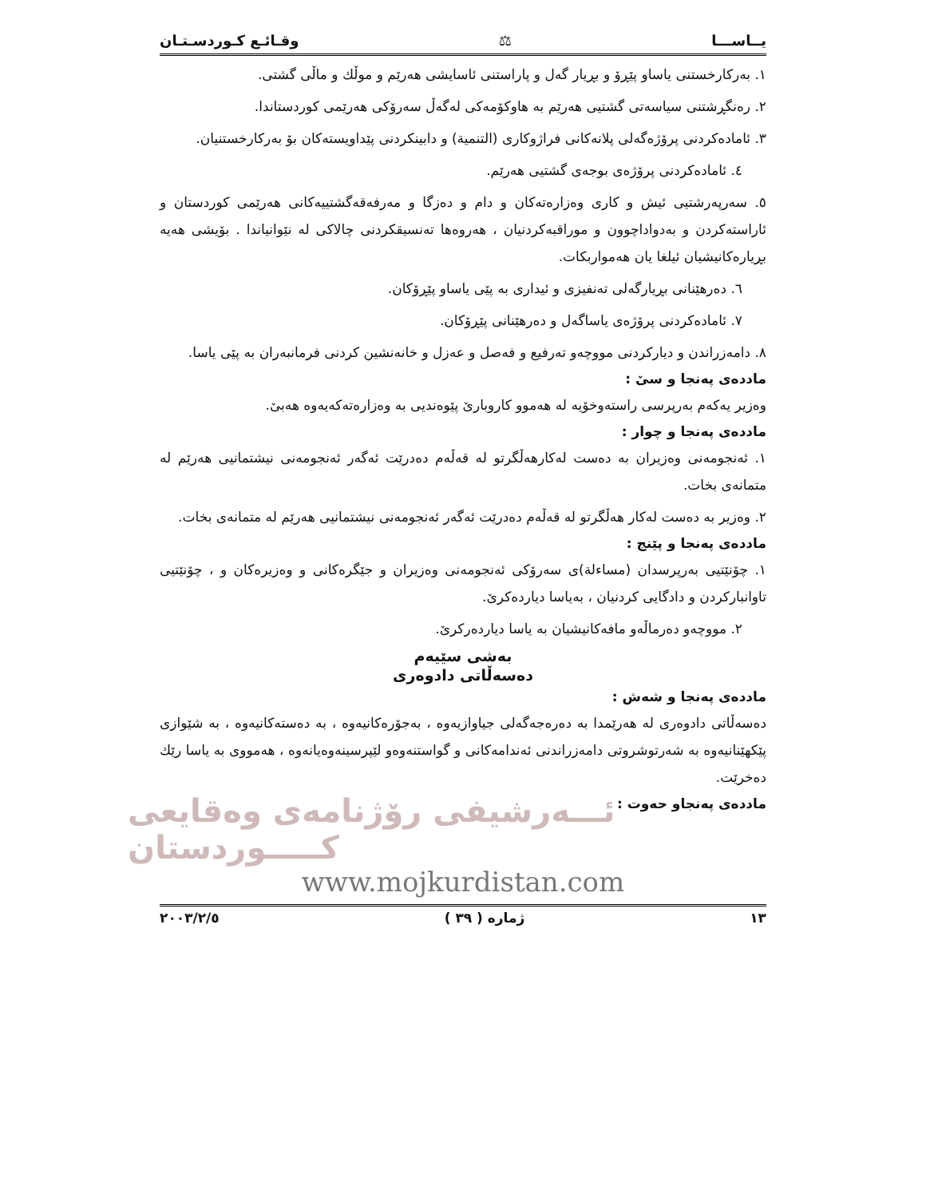یــاســـا ⚖ وقـائـع كـوردسـتـان
١. بەرکارخستنی یاساو پێڕۆ و بڕیار گەل و پاراستنی ئاسایشی هەرێم و موڵك و ماڵی گشتی.
٢. رەنگڕشتنی سیاسەتی گشتیی هەرێم بە هاوكۆمەكی لەگەڵ سەرۆكی هەرێمی كوردستاندا.
٣. ئامادەكردنی پرۆژەگەلی پلانەكانی فراژوكاری (التنمیة) و دابینكردنی پێداویستەكان بۆ بەركارخستنیان.
٤. ئامادەكردنی پرۆژەی بوجەی گشتیی هەرێم.
٥. سەرپەرشتیی ئیش و كاری وەزارەتەكان و دام و دەزگا و مەرفەقەگشتییەكانی هەرێمی كوردستان و ئاراستەكردن و بەدواداچوون و موراقبەكردنیان ، هەروەها تەنسیقكردنی چالاكی لە نێوانیاندا . بۆیشی هەیە بڕیارەكانیشیان ئیلغا یان هەمواربكات.
٦. دەرهێنانی بڕیارگەلی تەنفیزی و ئیداری بە پێی یاساو پێڕۆكان.
٧. ئامادەكردنی پرۆژەی یاساگەل و دەرهێنانی پێڕۆكان.
٨. دامەزراندن و دیاركردنی مووچەو تەرفیع و فەصل و عەزل و خانەنشین كردنی فرمانبەران بە پێی یاسا.
ماددەی پەنجا و سیٚ :
وەزیر یەكەم بەرپرسی راستەوخۆیە لە هەموو كاروباریٚ پێوەندیی بە وەزارەتەكەیەوە هەبیٚ.
ماددەی پەنجا و چوار :
١. ئەنجومەنی وەزیران بە دەست لەكارهەڵگرتو لە قەڵەم دەدرێت ئەگەر ئەنجومەنی نیشتمانیی هەرێم لە متمانەی بخات.
٢. وەزیر بە دەست لەكار هەڵگرتو لە قەڵەم دەدرێت ئەگەر ئەنجومەنی نیشتمانیی هەرێم لە متمانەی بخات.
ماددەی پەنجا و پێنج :
١. چۆنێتیی بەرپرسدان (مساءلة)ی سەرۆكی ئەنجومەنی وەزیران و جێگرەكانی و وەزیرەكان و ، چۆنێتیی تاوانباركردن و دادگایی كردنیان ، بەیاسا دیاردەكریٚ.
٢. مووچەو دەرماڵەو مافەكانیشیان بە یاسا دیاردەركریٚ.
بەشی سێیەم
دەسەڵاتی دادوەری
ماددەی پەنجا و شەش :
دەسەڵاتی دادوەری لە هەرێمدا بە دەرەجەگەلی جیاوازیەوە ، بەجۆرەكانیەوە ، بە دەستەكانیەوە ، بە شێوازی پێكهێنانیەوە بە شەرتوشروتی دامەزراندنی ئەندامەكانی و گواستنەوەو لێپرسینەوەیانەوە ، هەمووی بە یاسا رێك دەخرێت.
ماددەی پەنجاو حەوت :
ئـــەرشیفی رۆژنامەی وەقایعی كـــــوردستان
www.mojkurdistan.com
١٣ ژمارە ( ٣٩ ) ٢٠٠٣/٢/٥